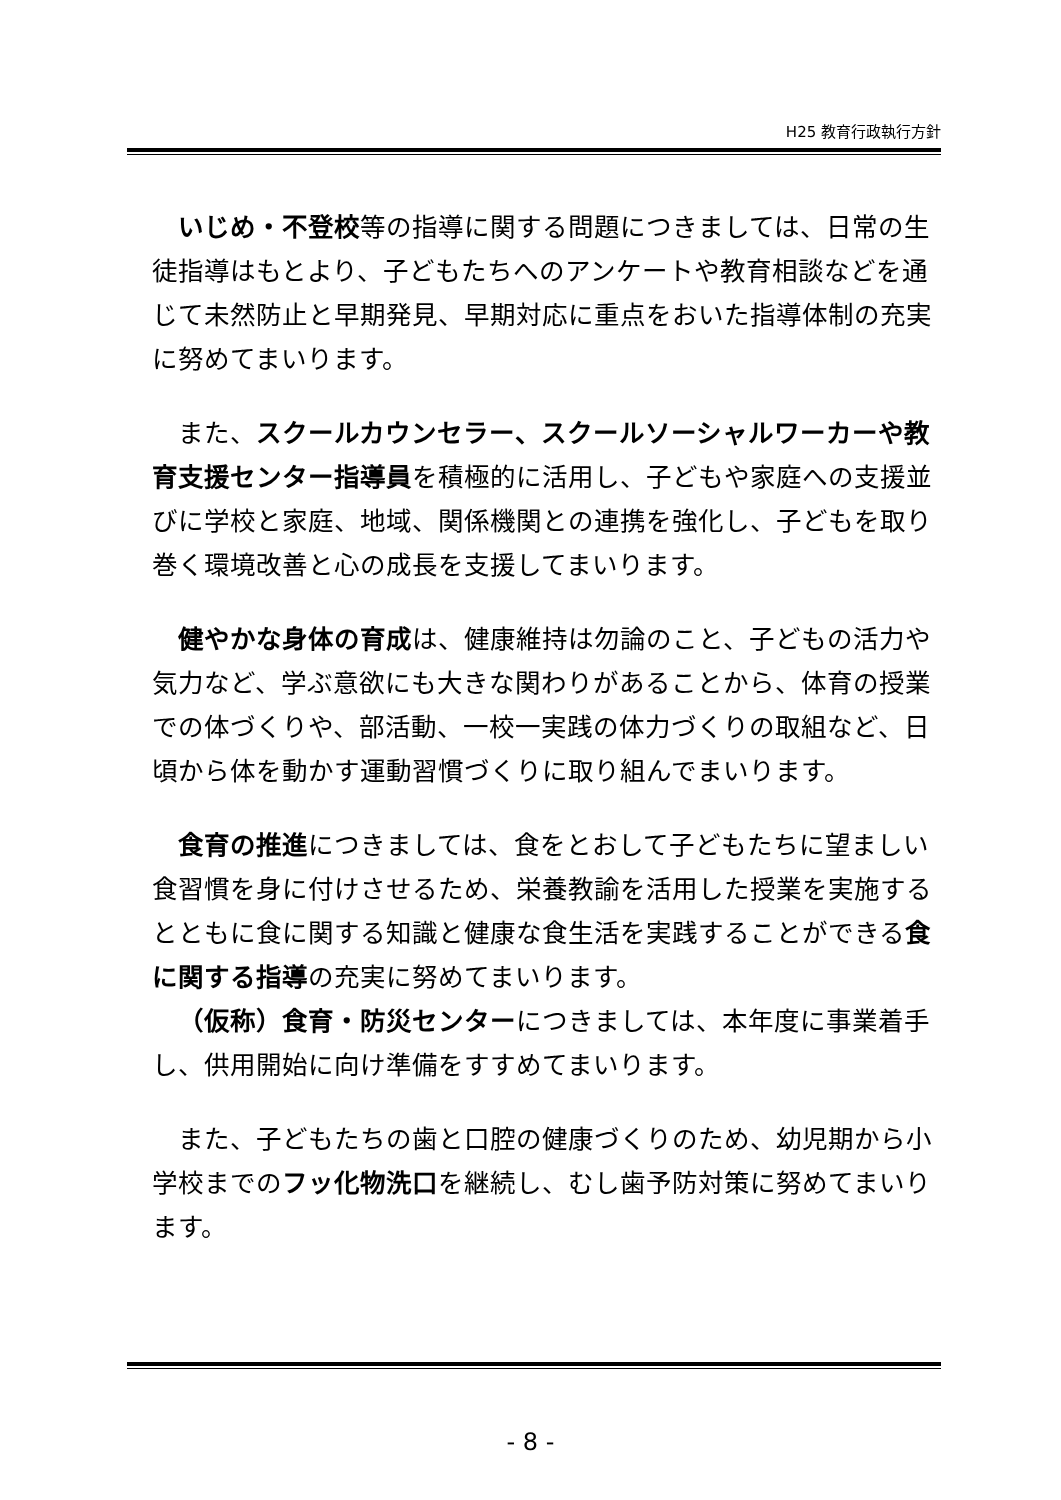H25 教育行政執行方針
いじめ・不登校等の指導に関する問題につきましては、日常の生徒指導はもとより、子どもたちへのアンケートや教育相談などを通じて未然防止と早期発見、早期対応に重点をおいた指導体制の充実に努めてまいります。
また、スクールカウンセラー、スクールソーシャルワーカーや教育支援センター指導員を積極的に活用し、子どもや家庭への支援並びに学校と家庭、地域、関係機関との連携を強化し、子どもを取り巻く環境改善と心の成長を支援してまいります。
健やかな身体の育成は、健康維持は勿論のこと、子どもの活力や気力など、学ぶ意欲にも大きな関わりがあることから、体育の授業での体づくりや、部活動、一校一実践の体力づくりの取組など、日頃から体を動かす運動習慣づくりに取り組んでまいります。
食育の推進につきましては、食をとおして子どもたちに望ましい食習慣を身に付けさせるため、栄養教諭を活用した授業を実施するとともに食に関する知識と健康な食生活を実践することができる食に関する指導の充実に努めてまいります。
（仮称）食育・防災センターにつきましては、本年度に事業着手し、供用開始に向け準備をすすめてまいります。
また、子どもたちの歯と口腔の健康づくりのため、幼児期から小学校までのフッ化物洗口を継続し、むし歯予防対策に努めてまいります。
- 8 -